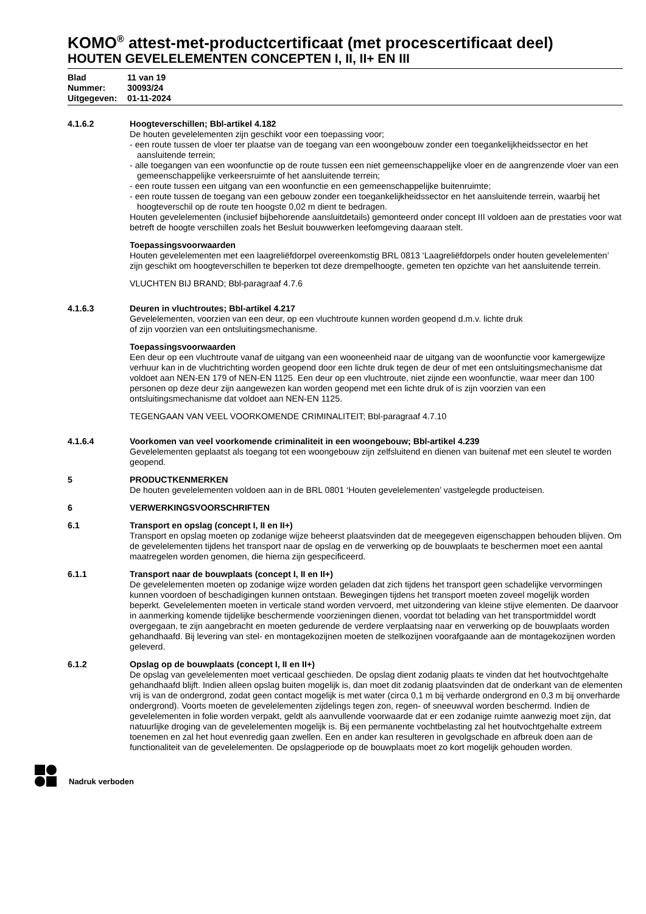KOMO<sup>®</sup> attest-met-productcertificaat (met procescertificaat deel)
HOUTEN GEVELELEMENTEN CONCEPTEN I, II, II+ EN III
Blad 11 van 19
Nummer: 30093/24
Uitgegeven: 01-11-2024
4.1.6.2 Hoogteverschillen; Bbl-artikel 4.182
De houten gevelelementen zijn geschikt voor een toepassing voor;
- een route tussen de vloer ter plaatse van de toegang van een woongebouw zonder een toegankelijkheidssector en het aansluitende terrein;
- alle toegangen van een woonfunctie op de route tussen een niet gemeenschappelijke vloer en de aangrenzende vloer van een gemeenschappelijke verkeersruimte of het aansluitende terrein;
- een route tussen een uitgang van een woonfunctie en een gemeenschappelijke buitenruimte;
- een route tussen de toegang van een gebouw zonder een toegankelijkheidssector en het aansluitende terrein, waarbij het hoogteverschil op de route ten hoogste 0,02 m dient te bedragen.
Houten gevelelementen (inclusief bijbehorende aansluitdetails) gemonteerd onder concept III voldoen aan de prestaties voor wat betreft de hoogte verschillen zoals het Besluit bouwwerken leefomgeving daaraan stelt.
Toepassingsvoorwaarden
Houten gevelelementen met een laagreliëfdorpel overeenkomstig BRL 0813 ‘Laagreliëfdorpels onder houten gevelelementen’ zijn geschikt om hoogteverschillen te beperken tot deze drempelhoogte, gemeten ten opzichte van het aansluitende terrein.
VLUCHTEN BIJ BRAND; Bbl-paragraaf 4.7.6
4.1.6.3 Deuren in vluchtroutes; Bbl-artikel 4.217
Gevelelementen, voorzien van een deur, op een vluchtroute kunnen worden geopend d.m.v. lichte druk
of zijn voorzien van een ontsluitingsmechanisme.
Toepassingsvoorwaarden
Een deur op een vluchtroute vanaf de uitgang van een wooneenheid naar de uitgang van de woonfunctie voor kamergewijze verhuur kan in de vluchtrichting worden geopend door een lichte druk tegen de deur of met een ontsluitingsmechanisme dat voldoet aan NEN-EN 179 of NEN-EN 1125. Een deur op een vluchtroute, niet zijnde een woonfunctie, waar meer dan 100 personen op deze deur zijn aangewezen kan worden geopend met een lichte druk of is zijn voorzien van een ontsluitingsmechanisme dat voldoet aan NEN-EN 1125.
TEGENGAAN VAN VEEL VOORKOMENDE CRIMINALITEIT; Bbl-paragraaf 4.7.10
4.1.6.4 Voorkomen van veel voorkomende criminaliteit in een woongebouw; Bbl-artikel 4.239
Gevelelementen geplaatst als toegang tot een woongebouw zijn zelfsluitend en dienen van buitenaf met een sleutel te worden geopend.
5 PRODUCTKENMERKEN
De houten gevelelementen voldoen aan in de BRL 0801 ‘Houten gevelelementen’ vastgelegde producteisen.
6 VERWERKINGSVOORSCHRIFTEN
6.1 Transport en opslag (concept I, II en II+)
Transport en opslag moeten op zodanige wijze beheerst plaatsvinden dat de meegegeven eigenschappen behouden blijven. Om de gevelelementen tijdens het transport naar de opslag en de verwerking op de bouwplaats te beschermen moet een aantal maatregelen worden genomen, die hierna zijn gespecificeerd.
6.1.1 Transport naar de bouwplaats (concept I, II en II+)
De gevelelementen moeten op zodanige wijze worden geladen dat zich tijdens het transport geen schadelijke vervormingen kunnen voordoen of beschadigingen kunnen ontstaan. Bewegingen tijdens het transport moeten zoveel mogelijk worden beperkt. Gevelelementen moeten in verticale stand worden vervoerd, met uitzondering van kleine stijve elementen. De daarvoor in aanmerking komende tijdelijke beschermende voorzieningen dienen, voordat tot belading van het transportmiddel wordt overgegaan, te zijn aangebracht en moeten gedurende de verdere verplaatsing naar en verwerking op de bouwplaats worden gehandhaafd. Bij levering van stel- en montagekozijnen moeten de stelkozijnen voorafgaande aan de montagekozijnen worden geleverd.
6.1.2 Opslag op de bouwplaats (concept I, II en II+)
De opslag van gevelelementen moet verticaal geschieden. De opslag dient zodanig plaats te vinden dat het houtvochtgehalte gehandhaafd blijft. Indien alleen opslag buiten mogelijk is, dan moet dit zodanig plaatsvinden dat de onderkant van de elementen vrij is van de ondergrond, zodat geen contact mogelijk is met water (circa 0,1 m bij verharde ondergrond en 0,3 m bij onverharde ondergrond). Voorts moeten de gevelelementen zijdelings tegen zon, regen- of sneeuwval worden beschermd. Indien de gevelelementen in folie worden verpakt, geldt als aanvullende voorwaarde dat er een zodanige ruimte aanwezig moet zijn, dat natuurlijke droging van de gevelelementen mogelijk is. Bij een permanente vochtbelasting zal het houtvochtgehalte extreem toenemen en zal het hout evenredig gaan zwellen. Een en ander kan resulteren in gevolgschade en afbreuk doen aan de functionaliteit van de gevelelementen. De opslagperiode op de bouwplaats moet zo kort mogelijk gehouden worden.
Nadruk verboden